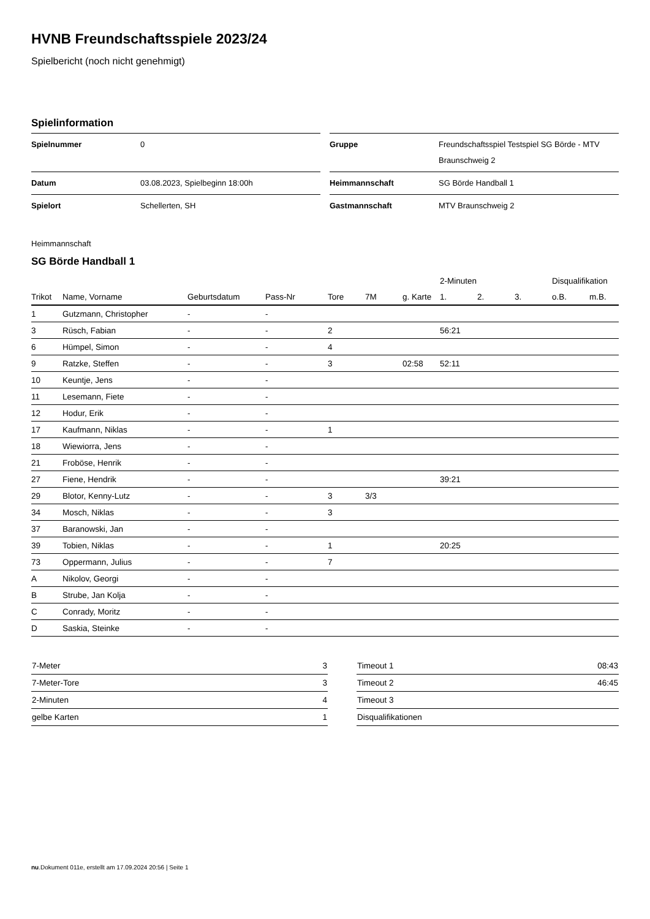HVNB Freundschaftsspiele 2023/24
Spielbericht (noch nicht genehmigt)
Spielinformation
| Spielnummer | 0 |
| Datum | 03.08.2023, Spielbeginn 18:00h |
| Spielort | Schellerten, SH |
| Gruppe | Freundschaftsspiel Testspiel SG Börde - MTV Braunschweig 2 |
| Heimmannschaft | SG Börde Handball 1 |
| Gastmannschaft | MTV Braunschweig 2 |
Heimmannschaft
SG Börde Handball 1
| | | | | | | | 2-Minuten | | | Disqualifikation | |
| --- | --- | --- | --- | --- | --- | --- | --- | --- | --- | --- | --- |
| Trikot | Name, Vorname | Geburtsdatum | Pass-Nr | Tore | 7M | g. Karte | 1. | 2. | 3. | o.B. | m.B. |
| 1 | Gutzmann, Christopher | - | - | | | | | | | | |
| 3 | Rüsch, Fabian | - | - | 2 | | | 56:21 | | | | |
| 6 | Hümpel, Simon | - | - | 4 | | | | | | | |
| 9 | Ratzke, Steffen | - | - | 3 | | 02:58 | 52:11 | | | | |
| 10 | Keuntje, Jens | - | - | | | | | | | | |
| 11 | Lesemann, Fiete | - | - | | | | | | | | |
| 12 | Hodur, Erik | - | - | | | | | | | | |
| 17 | Kaufmann, Niklas | - | - | 1 | | | | | | | |
| 18 | Wiewiorra, Jens | - | - | | | | | | | | |
| 21 | Froböse, Henrik | - | - | | | | | | | | |
| 27 | Fiene, Hendrik | - | - | | | | 39:21 | | | | |
| 29 | Blotor, Kenny-Lutz | - | - | 3 | 3/3 | | | | | | |
| 34 | Mosch, Niklas | - | - | 3 | | | | | | | |
| 37 | Baranowski, Jan | - | - | | | | | | | | |
| 39 | Tobien, Niklas | - | - | 1 | | | 20:25 | | | | |
| 73 | Oppermann, Julius | - | - | 7 | | | | | | | |
| A | Nikolov, Georgi | - | - | | | | | | | | |
| B | Strube, Jan Kolja | - | - | | | | | | | | |
| C | Conrady, Moritz | - | - | | | | | | | | |
| D | Saskia, Steinke | - | - | | | | | | | | |
| 7-Meter | 3 |
| 7-Meter-Tore | 3 |
| 2-Minuten | 4 |
| gelbe Karten | 1 |
| Timeout 1 | 08:43 |
| Timeout 2 | 46:45 |
| Timeout 3 | |
| Disqualifikationen | |
nu.Dokument 011e, erstellt am 17.09.2024 20:56 | Seite 1